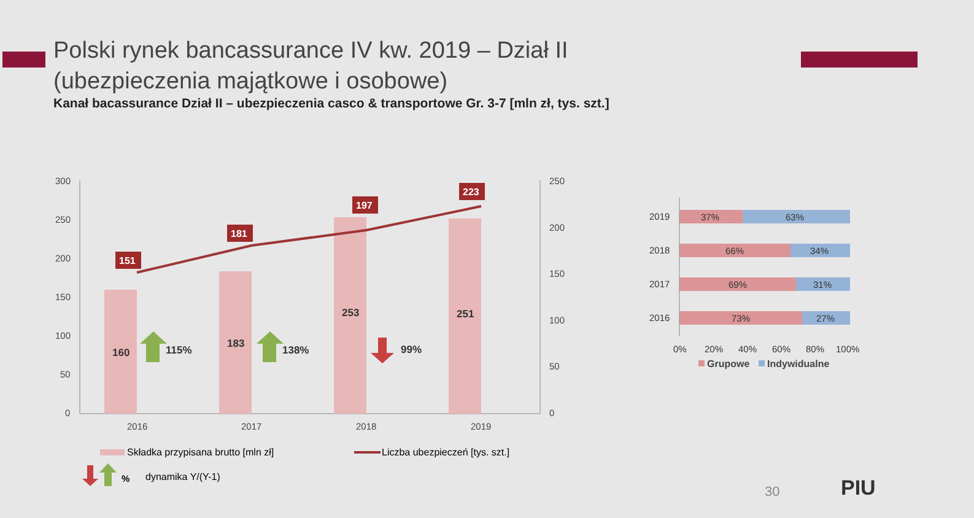Polski rynek bancassurance IV kw. 2019 – Dział II (ubezpieczenia majątkowe i osobowe)
Kanał bacassurance Dział II – ubezpieczenia casco & transportowe Gr. 3-7 [mln zł, tys. szt.]
300
250
200
150
100
50
0
250
200
150
100
50
0
2016
2017
2018
2019
160
183
253
251
115%
138%
99%
151
181
197
223
Składka przypisana brutto [mln zł]
Liczba ubezpieczeń [tys. szt.]
%
dynamika Y/(Y-1)
2019
2018
2017
2016
37%
63%
66%
34%
69%
31%
73%
27%
0%
20%
40%
60%
80%
100%
Grupowe
Indywidualne
30 PIU